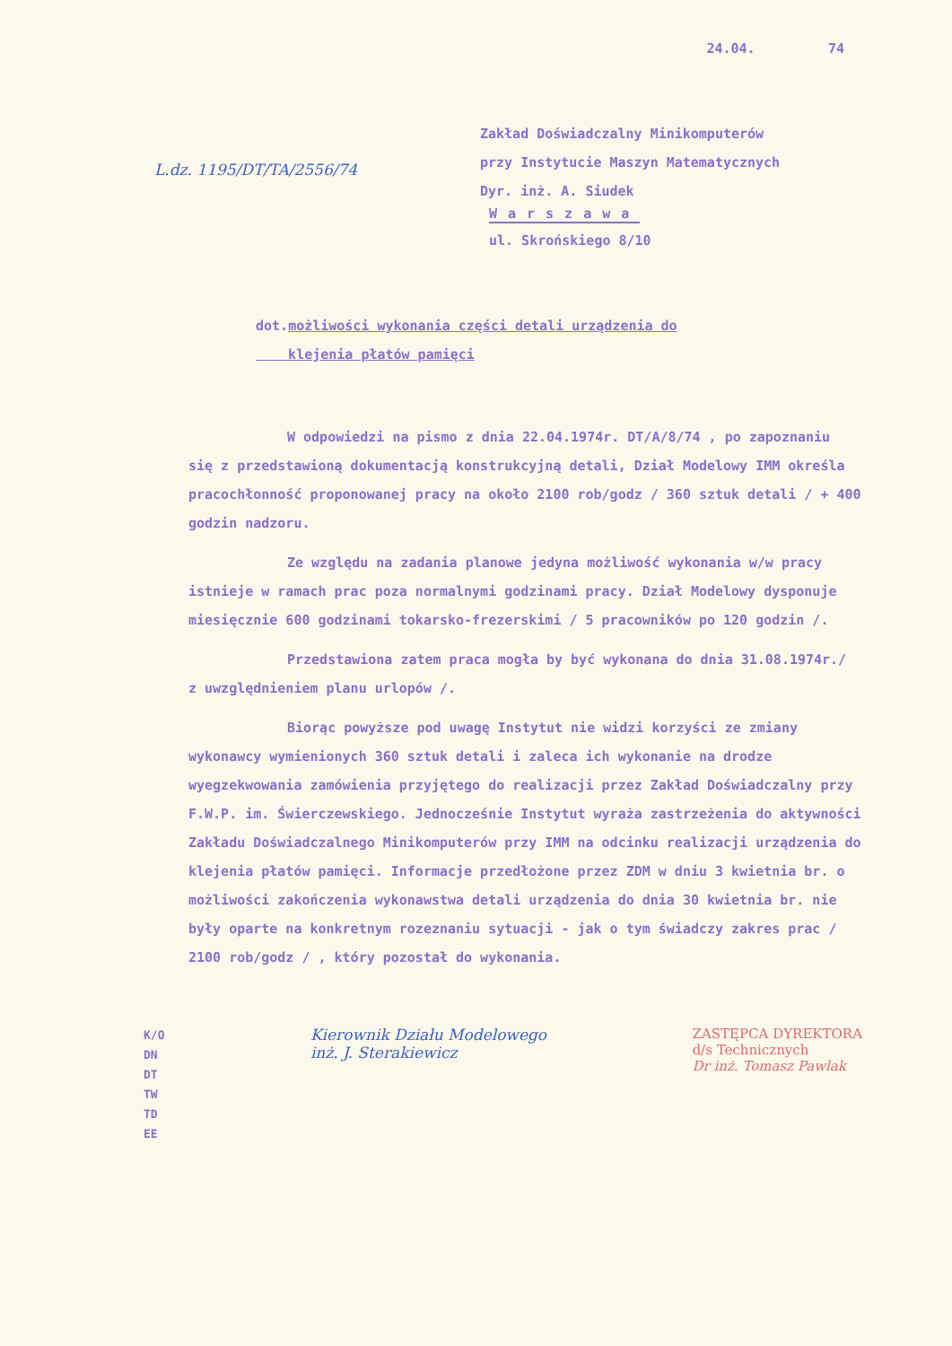24.04. 74
Zakład Doświadczalny Minikomputerów
przy Instytucie Maszyn Matematycznych
Dyr. inż. A. Siudek
L.dz. 1195/DT/TA/2556/74
Warszawa
ul. Skrońskiego 8/10
dot.możliwości wykonania części detali urządzenia do
klejenia płatów pamięci
W odpowiedzi na pismo z dnia 22.04.1974r. DT/A/8/74 , po zapoznaniu się z przedstawioną dokumentacją konstrukcyjną detali, Dział Modelowy IMM określa pracochłonność proponowanej pracy na około 2100 rob/godz / 360 sztuk detali / + 400 godzin nadzoru.
Ze względu na zadania planowe jedyna możliwość wykonania w/w pracy istnieje w ramach prac poza normalnymi godzinami pracy. Dział Modelowy dysponuje miesięcznie 600 godzinami tokarsko-frezerskimi / 5 pracowników po 120 godzin /.
Przedstawiona zatem praca mogła by być wykonana do dnia 31.08.1974r./ z uwzględnieniem planu urlopów /.
Biorąc powyższe pod uwagę Instytut nie widzi korzyści ze zmiany wykonawcy wymienionych 360 sztuk detali i zaleca ich wykonanie na drodze wyegzekwowania zamówienia przyjętego do realizacji przez Zakład Doświadczalny przy F.W.P. im. Świerczewskiego. Jednocześnie Instytut wyraża zastrzeżenia do aktywności Zakładu Doświadczalnego Minikomputerów przy IMM na odcinku realizacji urządzenia do klejenia płatów pamięci. Informacje przedłożone przez ZDM w dniu 3 kwietnia br. o możliwości zakończenia wykonawstwa detali urządzenia do dnia 30 kwietnia br. nie były oparte na konkretnym rozeznaniu sytuacji - jak o tym świadczy zakres prac / 2100 rob/godz / , który pozostał do wykonania.
K/O
DN
DT
TW
TD
EE
Kierownik Działu Modelowego
inż. J. Sterakiewicz
ZASTĘPCA DYREKTORA
d/s Technicznych
Dr inż. Tomasz Pawlak